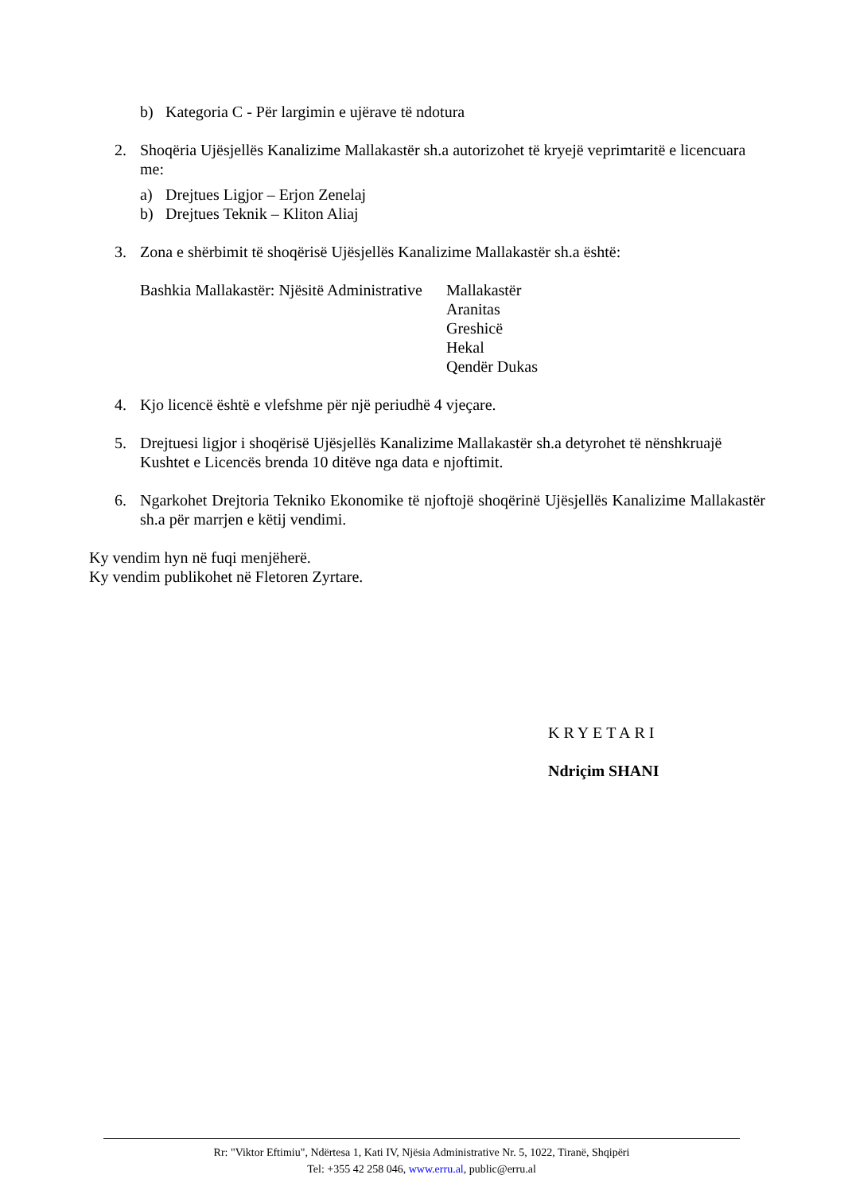b) Kategoria C - Për largimin e ujërave të ndotura
2. Shoqëria Ujësjellës Kanalizime Mallakastër sh.a autorizohet të kryejë veprimtaritë e licencuara me:
a) Drejtues Ligjor – Erjon Zenelaj
b) Drejtues Teknik – Kliton Aliaj
3. Zona e shërbimit të shoqërisë Ujësjellës Kanalizime Mallakastër sh.a është:
Bashkia Mallakastër: Njësitë Administrative Mallakastër
Aranitas
Greshicë
Hekal
Qendër Dukas
4. Kjo licencë është e vlefshme për një periudhë 4 vjeçare.
5. Drejtuesi ligjor i shoqërisë Ujësjellës Kanalizime Mallakastër sh.a detyrohet të nënshkruajë Kushtet e Licencës brenda 10 ditëve nga data e njoftimit.
6. Ngarkohet Drejtoria Tekniko Ekonomike të njoftojë shoqërinë Ujësjellës Kanalizime Mallakastër sh.a për marrjen e këtij vendimi.
Ky vendim hyn në fuqi menjëherë.
Ky vendim publikohet në Fletoren Zyrtare.
KRYETARI
Ndriçim SHANI
Rr: "Viktor Eftimiu", Ndërtesa 1, Kati IV, Njësia Administrative Nr. 5, 1022, Tiranë, Shqipëri
Tel: +355 42 258 046, www.erru.al, public@erru.al